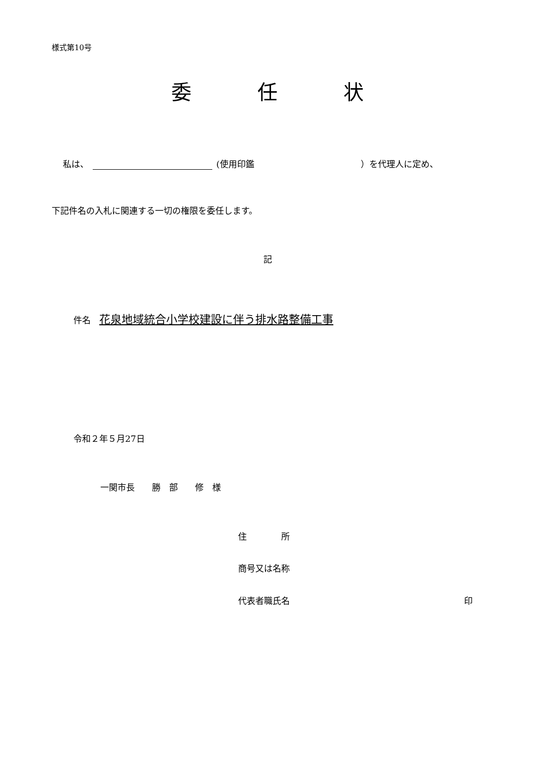様式第10号
委 任 状
私は、 (使用印鑑 ）を代理人に定め、
下記件名の入札に関連する一切の権限を委任します。
記
件名　花泉地域統合小学校建設に伴う排水路整備工事
令和２年５月27日
一関市長　　勝　部　　修　様
住　　　　所
商号又は名称
代表者職氏名 印